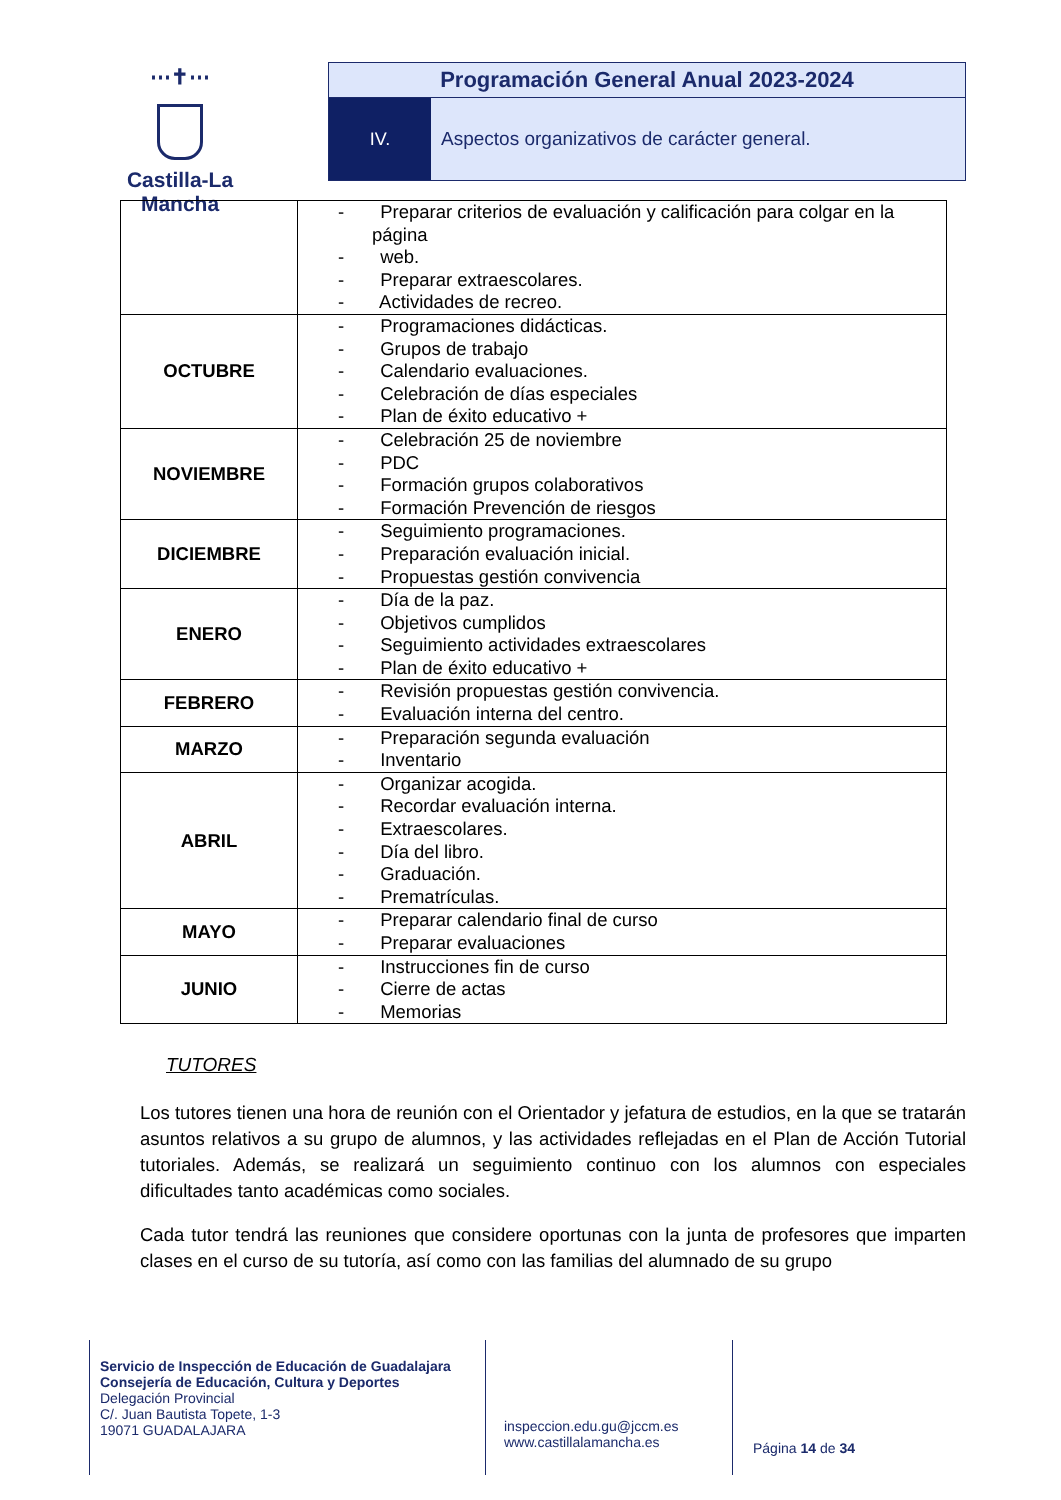⋯✝⋯
Castilla-La Mancha
Programación General Anual 2023-2024
IV. Aspectos organizativos de carácter general.
| | - Preparar criterios de evaluación y calificación para colgar en la página - web. - Preparar extraescolares. - Actividades de recreo. |
| OCTUBRE | - Programaciones didácticas. - Grupos de trabajo - Calendario evaluaciones. - Celebración de días especiales - Plan de éxito educativo + |
| NOVIEMBRE | - Celebración 25 de noviembre - PDC - Formación grupos colaborativos - Formación Prevención de riesgos |
| DICIEMBRE | - Seguimiento programaciones. - Preparación evaluación inicial. - Propuestas gestión convivencia |
| ENERO | - Día de la paz. - Objetivos cumplidos - Seguimiento actividades extraescolares - Plan de éxito educativo + |
| FEBRERO | - Revisión propuestas gestión convivencia. - Evaluación interna del centro. |
| MARZO | - Preparación segunda evaluación - Inventario |
| ABRIL | - Organizar acogida. - Recordar evaluación interna. - Extraescolares. - Día del libro. - Graduación. - Prematrículas. |
| MAYO | - Preparar calendario final de curso - Preparar evaluaciones |
| JUNIO | - Instrucciones fin de curso - Cierre de actas - Memorias |
TUTORES
Los tutores tienen una hora de reunión con el Orientador y jefatura de estudios, en la que se tratarán asuntos relativos a su grupo de alumnos, y las actividades reflejadas en el Plan de Acción Tutorial tutoriales. Además, se realizará un seguimiento continuo con los alumnos con especiales dificultades tanto académicas como sociales.
Cada tutor tendrá las reuniones que considere oportunas con la junta de profesores que imparten clases en el curso de su tutoría, así como con las familias del alumnado de su grupo
Servicio de Inspección de Educación de Guadalajara
Consejería de Educación, Cultura y Deportes
Delegación Provincial
C/. Juan Bautista Topete, 1-3
19071 GUADALAJARA
inspeccion.edu.gu@jccm.es
www.castillalamancha.es
Página 14 de 34